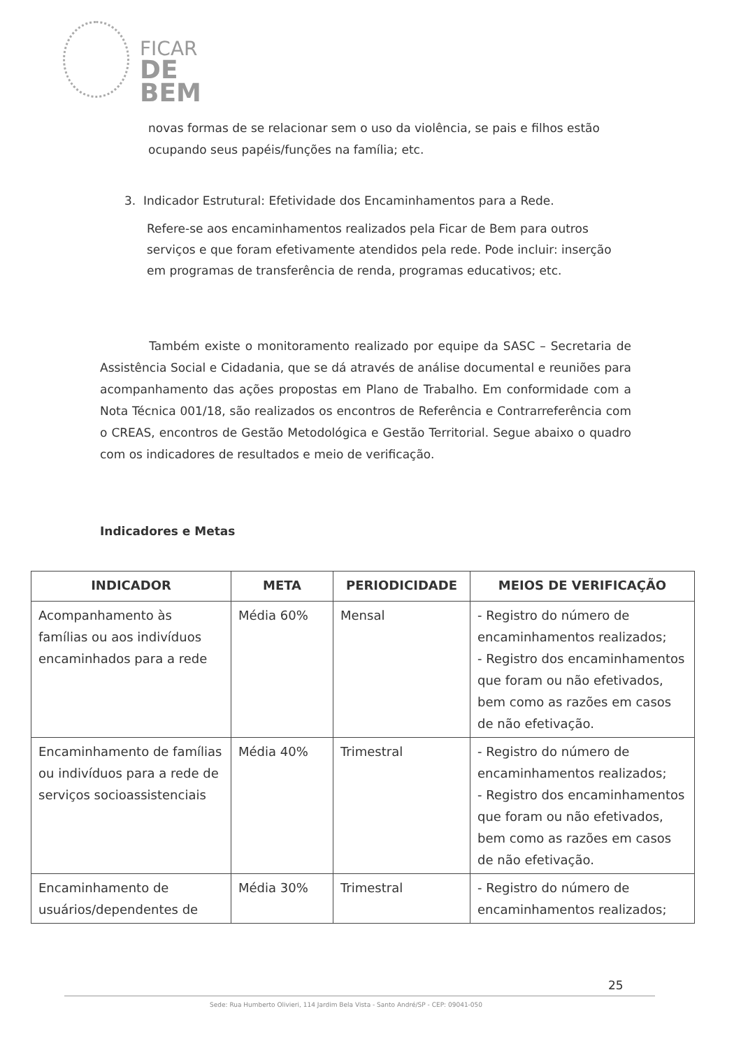FICAR
DE BEM
novas formas de se relacionar sem o uso da violência, se pais e filhos estão ocupando seus papéis/funções na família; etc.
3. Indicador Estrutural: Efetividade dos Encaminhamentos para a Rede.
Refere-se aos encaminhamentos realizados pela Ficar de Bem para outros serviços e que foram efetivamente atendidos pela rede. Pode incluir: inserção em programas de transferência de renda, programas educativos; etc.
Também existe o monitoramento realizado por equipe da SASC – Secretaria de Assistência Social e Cidadania, que se dá através de análise documental e reuniões para acompanhamento das ações propostas em Plano de Trabalho. Em conformidade com a Nota Técnica 001/18, são realizados os encontros de Referência e Contrarreferência com o CREAS, encontros de Gestão Metodológica e Gestão Territorial. Segue abaixo o quadro com os indicadores de resultados e meio de verificação.
Indicadores e Metas
| INDICADOR | META | PERIODICIDADE | MEIOS DE VERIFICAÇÃO |
| --- | --- | --- | --- |
| Acompanhamento às famílias ou aos indivíduos encaminhados para a rede | Média 60% | Mensal | - Registro do número de encaminhamentos realizados; - Registro dos encaminhamentos que foram ou não efetivados, bem como as razões em casos de não efetivação. |
| Encaminhamento de famílias ou indivíduos para a rede de serviços socioassistenciais | Média 40% | Trimestral | - Registro do número de encaminhamentos realizados; - Registro dos encaminhamentos que foram ou não efetivados, bem como as razões em casos de não efetivação. |
| Encaminhamento de usuários/dependentes de | Média 30% | Trimestral | - Registro do número de encaminhamentos realizados; |
25
Sede: Rua Humberto Olivieri, 114 Jardim Bela Vista - Santo André/SP - CEP: 09041-050